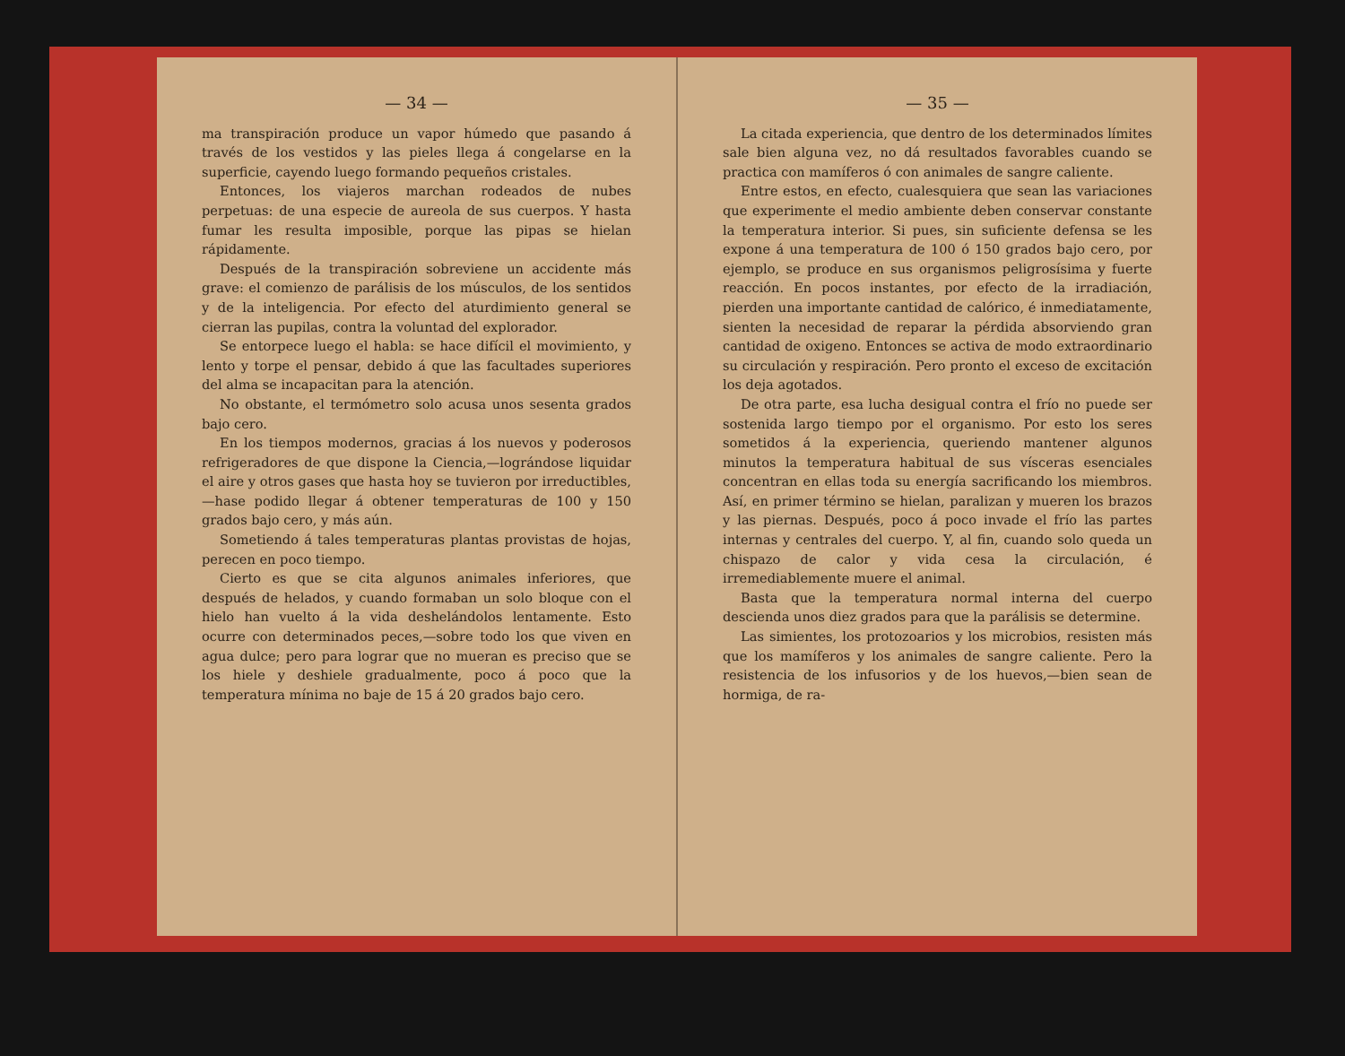— 34 —
ma transpiración produce un vapor húmedo que pasando á través de los vestidos y las pieles llega á congelarse en la superficie, cayendo luego formando pequeños cristales.
Entonces, los viajeros marchan rodeados de nubes perpetuas: de una especie de aureola de sus cuerpos. Y hasta fumar les resulta imposible, porque las pipas se hielan rápidamente.
Después de la transpiración sobreviene un accidente más grave: el comienzo de parálisis de los músculos, de los sentidos y de la inteligencia. Por efecto del aturdimiento general se cierran las pupilas, contra la voluntad del explorador.
Se entorpece luego el habla: se hace difícil el movimiento, y lento y torpe el pensar, debido á que las facultades superiores del alma se incapacitan para la atención.
No obstante, el termómetro solo acusa unos sesenta grados bajo cero.
En los tiempos modernos, gracias á los nuevos y poderosos refrigeradores de que dispone la Ciencia,—lográndose liquidar el aire y otros gases que hasta hoy se tuvieron por irreductibles,—hase podido llegar á obtener temperaturas de 100 y 150 grados bajo cero, y más aún.
Sometiendo á tales temperaturas plantas provistas de hojas, perecen en poco tiempo.
Cierto es que se cita algunos animales inferiores, que después de helados, y cuando formaban un solo bloque con el hielo han vuelto á la vida deshelándolos lentamente. Esto ocurre con determinados peces,—sobre todo los que viven en agua dulce; pero para lograr que no mueran es preciso que se los hiele y deshiele gradualmente, poco á poco que la temperatura mínima no baje de 15 á 20 grados bajo cero.
— 35 —
La citada experiencia, que dentro de los determinados límites sale bien alguna vez, no dá resultados favorables cuando se practica con mamíferos ó con animales de sangre caliente.
Entre estos, en efecto, cualesquiera que sean las variaciones que experimente el medio ambiente deben conservar constante la temperatura interior. Si pues, sin suficiente defensa se les expone á una temperatura de 100 ó 150 grados bajo cero, por ejemplo, se produce en sus organismos peligrosísima y fuerte reacción. En pocos instantes, por efecto de la irradiación, pierden una importante cantidad de calórico, é inmediatamente, sienten la necesidad de reparar la pérdida absorviendo gran cantidad de oxigeno. Entonces se activa de modo extraordinario su circulación y respiración. Pero pronto el exceso de excitación los deja agotados.
De otra parte, esa lucha desigual contra el frío no puede ser sostenida largo tiempo por el organismo. Por esto los seres sometidos á la experiencia, queriendo mantener algunos minutos la temperatura habitual de sus vísceras esenciales concentran en ellas toda su energía sacrificando los miembros. Así, en primer término se hielan, paralizan y mueren los brazos y las piernas. Después, poco á poco invade el frío las partes internas y centrales del cuerpo. Y, al fin, cuando solo queda un chispazo de calor y vida cesa la circulación, é irremediablemente muere el animal.
Basta que la temperatura normal interna del cuerpo descienda unos diez grados para que la parálisis se determine.
Las simientes, los protozoarios y los microbios, resisten más que los mamíferos y los animales de sangre caliente. Pero la resistencia de los infusorios y de los huevos,—bien sean de hormiga, de ra-